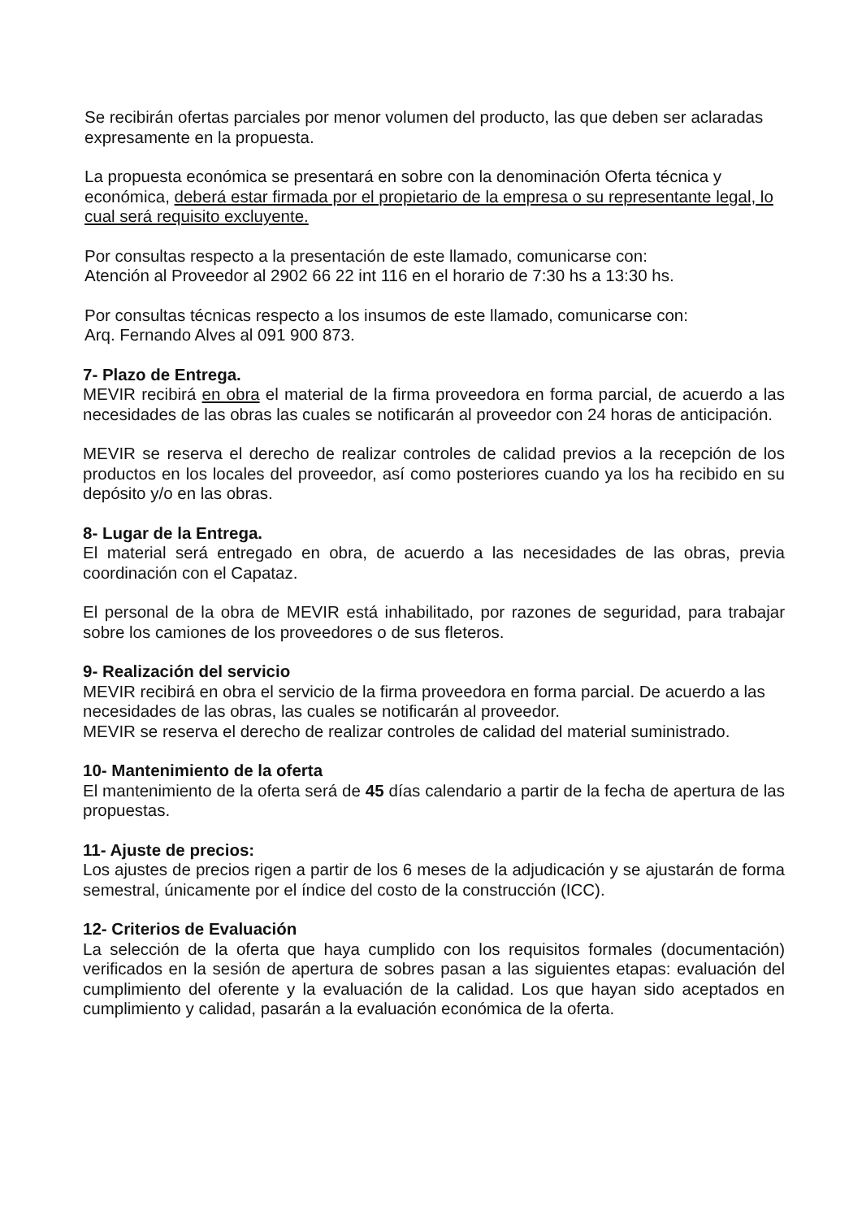Se recibirán ofertas parciales por menor volumen del producto, las que deben ser aclaradas expresamente en la propuesta.
La propuesta económica se presentará en sobre con la denominación Oferta técnica y económica, deberá estar firmada por el propietario de la empresa o su representante legal, lo cual será requisito excluyente.
Por consultas respecto a la presentación de este llamado, comunicarse con:
Atención al Proveedor al 2902 66 22 int 116 en el horario de 7:30 hs a 13:30 hs.
Por consultas técnicas respecto a los insumos de este llamado, comunicarse con:
Arq. Fernando Alves al 091 900 873.
7- Plazo de Entrega.
MEVIR recibirá en obra el material de la firma proveedora en forma parcial, de acuerdo a las necesidades de las obras las cuales se notificarán al proveedor con 24 horas de anticipación.
MEVIR se reserva el derecho de realizar controles de calidad previos a la recepción de los productos en los locales del proveedor, así como posteriores cuando ya los ha recibido en su depósito y/o en las obras.
8- Lugar de la Entrega.
El material será entregado en obra, de acuerdo a las necesidades de las obras, previa coordinación con el Capataz.
El personal de la obra de MEVIR está inhabilitado, por razones de seguridad, para trabajar sobre los camiones de los proveedores o de sus fleteros.
9- Realización del servicio
MEVIR recibirá en obra el servicio de la firma proveedora en forma parcial. De acuerdo a las necesidades de las obras, las cuales se notificarán al proveedor.
MEVIR se reserva el derecho de realizar controles de calidad del material suministrado.
10- Mantenimiento de la oferta
El mantenimiento de la oferta será de 45 días calendario a partir de la fecha de apertura de las propuestas.
11- Ajuste de precios:
Los ajustes de precios rigen a partir de los 6 meses de la adjudicación y se ajustarán de forma semestral, únicamente por el índice del costo de la construcción (ICC).
12- Criterios de Evaluación
La selección de la oferta que haya cumplido con los requisitos formales (documentación) verificados en la sesión de apertura de sobres pasan a las siguientes etapas: evaluación del cumplimiento del oferente y la evaluación de la calidad. Los que hayan sido aceptados en cumplimiento y calidad, pasarán a la evaluación económica de la oferta.